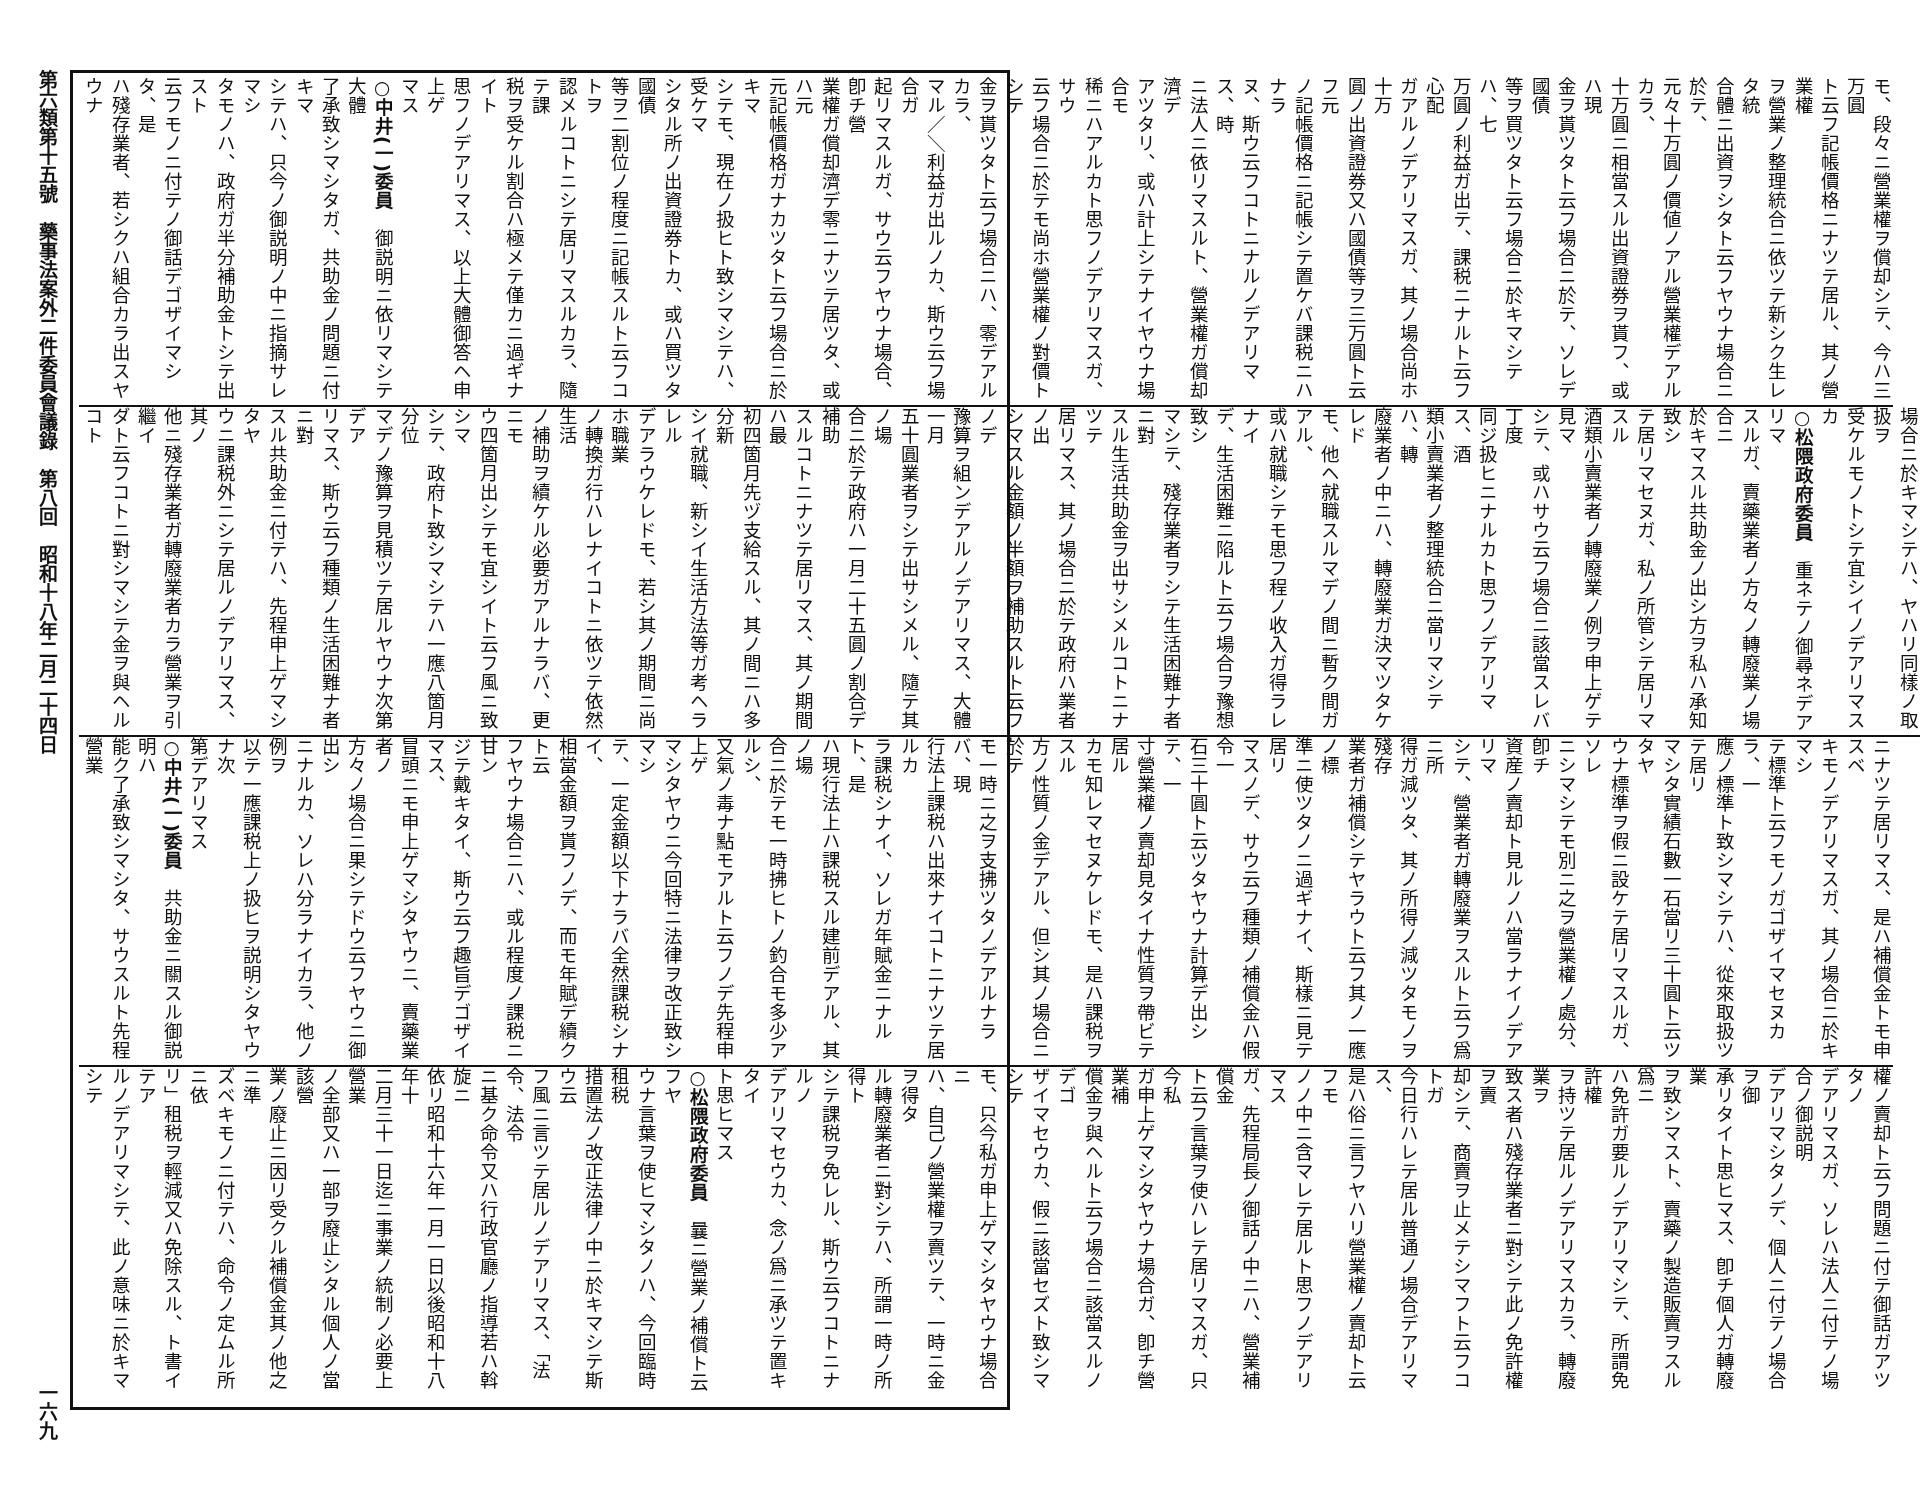第六類第十五號　藥事法案外二件委員會議錄　第八回　昭和十八年二月二十四日
一六九
モ、段々ニ營業權ヲ償却シテ、今ハ三万圓
ト云フ記帳價格ニナツテ居ル、其ノ營業權
ヲ營業ノ整理統合ニ依ツテ新シク生レタ統
合體ニ出資ヲシタト云フヤウナ場合ニ於テ、
元々十万圓ノ價値ノアル營業權デアルカラ、
十万圓ニ相當スル出資證券ヲ貰フ、或ハ現
金ヲ貰ツタト云フ場合ニ於テ、ソレデ國債
等ヲ買ツタト云フ場合ニ於キマシテハ、七
万圓ノ利益ガ出テ、課税ニナルト云フ心配
ガアルノデアリマスガ、其ノ場合尚ホ十万
圓ノ出資證券又ハ國債等ヲ三万圓ト云フ元
ノ記帳價格ニ記帳シテ置ケバ課税ニハナラ
ヌ、斯ウ云フコトニナルノデアリマス、時
ニ法人ニ依リマスルト、營業權ガ償却濟デ
アツタリ、或ハ計上シテナイヤウナ場合モ
稀ニハアルカト思フノデアリマスガ、サウ
云フ場合ニ於テモ尚ホ營業權ノ對價トシテ
金ヲ貰ツタト云フ場合ニハ、零デアルカラ、
マル／＼利益ガ出ルノカ、斯ウ云フ場合ガ
起リマスルガ、サウ云フヤウナ場合、卽チ營
業權ガ償却濟デ零ニナツテ居ツタ、或ハ元
元記帳價格ガナカツタト云フ場合ニ於キマ
シテモ、現在ノ扱ヒト致シマシテハ、受ケマ
シタル所ノ出資證券トカ、或ハ買ツタ國債
等ヲ二割位ノ程度ニ記帳スルト云フコトヲ
認メルコトニシテ居リマスルカラ、隨テ課
税ヲ受ケル割合ハ極メテ僅カニ過ギナイト
思フノデアリマス、以上大體御答ヘ申上ゲ
マス
○中井(一)委員　御説明ニ依リマシテ大體
了承致シマシタガ、共助金ノ問題ニ付キマ
シテハ、只今ノ御説明ノ中ニ指摘サレマシ
タモノハ、政府ガ半分補助金トシテ出スト
云フモノニ付テノ御話デゴザイマシタ、是
ハ殘存業者、若シクハ組合カラ出スヤウナ
場合ニ於キマシテハ、ヤハリ同樣ノ取扱ヲ
受ケルモノトシテ宜シイノデアリマスカ
○松隈政府委員　重ネテノ御尋ネデアリマ
スルガ、賣藥業者ノ方々ノ轉廢業ノ場合ニ
於キマスル共助金ノ出シ方ヲ私ハ承知致シ
テ居リマセヌガ、私ノ所管シテ居リマスル
酒類小賣業者ノ轉廢業ノ例ヲ申上ゲテ見マ
シテ、或ハサウ云フ場合ニ該當スレバ丁度
同ジ扱ヒニナルカト思フノデアリマス、酒
類小賣業者ノ整理統合ニ當リマシテハ、轉
廢業者ノ中ニハ、轉廢業ガ決マツタケレド
モ、他ヘ就職スルマデノ間ニ暫ク間ガアル、
或ハ就職シテモ思フ程ノ收入ガ得ラレナイ
デ、生活困難ニ陷ルト云フ場合ヲ豫想致シ
マシテ、殘存業者ヲシテ生活困難ナ者ニ對
スル生活共助金ヲ出サシメルコトニナツテ
居リマス、其ノ場合ニ於テ政府ハ業者ノ出
シマスル金額ノ半額ヲ補助スルト云フノデ
豫算ヲ組ンデアルノデアリマス、大體一月
五十圓業者ヲシテ出サシメル、隨テ其ノ場
合ニ於テ政府ハ一月二十五圓ノ割合デ補助
スルコトニナツテ居リマス、其ノ期間ハ最
初四箇月先ヅ支給スル、其ノ間ニハ多分新
シイ就職、新シイ生活方法等ガ考ヘラレル
デアラウケレドモ、若シ其ノ期間ニ尚ホ職業
ノ轉換ガ行ハレナイコトニ依ツテ依然生活
ノ補助ヲ續ケル必要ガアルナラバ、更ニモ
ウ四箇月出シテモ宜シイト云フ風ニ致シマ
シテ、政府ト致シマシテハ一應八箇月分位
マデノ豫算ヲ見積ツテ居ルヤウナ次第デア
リマス、斯ウ云フ種類ノ生活困難ナ者ニ對
スル共助金ニ付テハ、先程申上ゲマシタヤ
ウニ課税外ニシテ居ルノデアリマス、其ノ
他ニ殘存業者ガ轉廢業者カラ營業ヲ引繼イ
ダト云フコトニ對シマシテ金ヲ與ヘルコト
ニナツテ居リマス、是ハ補償金トモ申スベ
キモノデアリマスガ、其ノ場合ニ於キマシ
テ標準ト云フモノガゴザイマセヌカラ、一
應ノ標準ト致シマシテハ、從來取扱ツテ居リ
マシタ實績石數一石當リ三十圓ト云ツタヤ
ウナ標準ヲ假ニ設ケテ居リマスルガ、ソレ
ニシマシテモ別ニ之ヲ營業權ノ處分、卽チ
資産ノ賣却ト見ルノハ當ラナイノデアリマ
シテ、營業者ガ轉廢業ヲスルト云フ爲ニ所
得ガ減ツタ、其ノ所得ノ減ツタモノヲ殘存
業者ガ補償シテヤラウト云フ其ノ一應ノ標
準ニ使ツタノニ過ギナイ、斯樣ニ見テ居リ
マスノデ、サウ云フ種類ノ補償金ハ假令一
石三十圓ト云ツタヤウナ計算デ出シテ、一
寸營業權ノ賣却見タイナ性質ヲ帶ビテ居ル
カモ知レマセヌケレドモ、是ハ課税ヲスル
方ノ性質ノ金デアル、但シ其ノ場合ニ於テ
モ一時ニ之ヲ支拂ツタノデアルナラバ、現
行法上課税ハ出來ナイコトニナツテ居ルカ
ラ課税シナイ、ソレガ年賦金ニナルト、是
ハ現行法上ハ課税スル建前デアル、其ノ場
合ニ於テモ一時拂ヒトノ釣合モ多少アルシ、
又氣ノ毒ナ點モアルト云フノデ先程申上ゲ
マシタヤウニ今回特ニ法律ヲ改正致シマシ
テ、一定金額以下ナラバ全然課税シナイ、
相當金額ヲ貰フノデ、而モ年賦デ續クト云
フヤウナ場合ニハ、或ル程度ノ課税ニ甘ン
ジテ戴キタイ、斯ウ云フ趣旨デゴザイマス、
冒頭ニモ申上ゲマシタヤウニ、賣藥業者ノ
方々ノ場合ニ果シテドウ云フヤウニ御出シ
ニナルカ、ソレハ分ラナイカラ、他ノ例ヲ
以テ一應課税上ノ扱ヒヲ説明シタヤウナ次
第デアリマス
○中井(一)委員　共助金ニ關スル御説明ハ
能ク了承致シマシタ、サウスルト先程營業
權ノ賣却ト云フ問題ニ付テ御話ガアツタノ
デアリマスガ、ソレハ法人ニ付テノ場合ノ御説明
デアリマシタノデ、個人ニ付テノ場合ヲ御
承リタイト思ヒマス、卽チ個人ガ轉廢業
ヲ致シマスト、賣藥ノ製造販賣ヲスル爲ニ
ハ免許ガ要ルノデアリマシテ、所謂免許權
ヲ持ツテ居ルノデアリマスカラ、轉廢業ヲ
致ス者ハ殘存業者ニ對シテ此ノ免許權ヲ賣
却シテ、商賣ヲ止メテシマフト云フコトガ
今日行ハレテ居ル普通ノ場合デアリマス、
是ハ俗ニ言フヤハリ營業權ノ賣却ト云フモ
ノノ中ニ含マレテ居ルト思フノデアリマス
ガ、先程局長ノ御話ノ中ニハ、營業補償金
ト云フ言葉ヲ使ハレテ居リマスガ、只今私
ガ申上ゲマシタヤウナ場合ガ、卽チ營業補
償金ヲ與ヘルト云フ場合ニ該當スルノデゴ
ザイマセウカ、假ニ該當セズト致シマシテ
モ、只今私ガ申上ゲマシタヤウナ場合ニ
ハ、自己ノ營業權ヲ賣ツテ、一時ニ金ヲ得タ
ル轉廢業者ニ對シテハ、所謂一時ノ所得ト
シテ課税ヲ免レル、斯ウ云フコトニナルノ
デアリマセウカ、念ノ爲ニ承ツテ置キタイ
ト思ヒマス
○松隈政府委員　曩ニ營業ノ補償ト云フヤ
ウナ言葉ヲ使ヒマシタノハ、今回臨時租税
措置法ノ改正法律ノ中ニ於キマシテ斯ウ云
フ風ニ言ツテ居ルノデアリマス、「法令、法令
ニ基ク命令又ハ行政官廳ノ指導若ハ斡旋ニ
依リ昭和十六年一月一日以後昭和十八年十
二月三十一日迄ニ事業ノ統制ノ必要上營業
ノ全部又ハ一部ヲ廢止シタル個人ノ當該營
業ノ廢止ニ因リ受クル補償金其ノ他之ニ準
ズベキモノニ付テハ、命令ノ定ムル所ニ依
リ」租税ヲ輕減又ハ免除スル、ト書イテア
ルノデアリマシテ、此ノ意味ニ於キマシテ